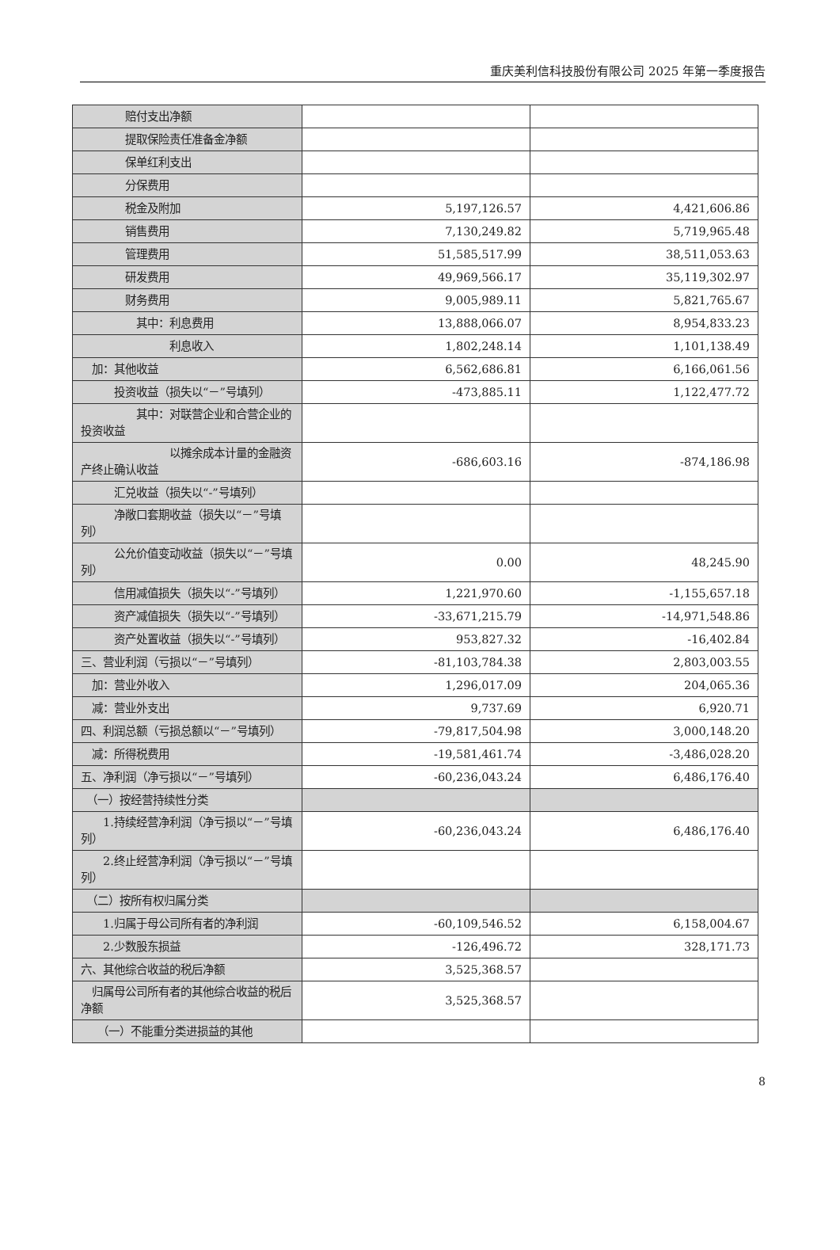重庆美利信科技股份有限公司 2025 年第一季度报告
| 赔付支出净额 | | |
| 提取保险责任准备金净额 | | |
| 保单红利支出 | | |
| 分保费用 | | |
| 税金及附加 | 5,197,126.57 | 4,421,606.86 |
| 销售费用 | 7,130,249.82 | 5,719,965.48 |
| 管理费用 | 51,585,517.99 | 38,511,053.63 |
| 研发费用 | 49,969,566.17 | 35,119,302.97 |
| 财务费用 | 9,005,989.11 | 5,821,765.67 |
| 其中：利息费用 | 13,888,066.07 | 8,954,833.23 |
| 利息收入 | 1,802,248.14 | 1,101,138.49 |
| 加：其他收益 | 6,562,686.81 | 6,166,061.56 |
| 投资收益（损失以“－”号填列） | -473,885.11 | 1,122,477.72 |
| 其中：对联营企业和合营企业的投资收益 | | |
| 以摊余成本计量的金融资产终止确认收益 | -686,603.16 | -874,186.98 |
| 汇兑收益（损失以“-”号填列） | | |
| 净敞口套期收益（损失以“－”号填列） | | |
| 公允价值变动收益（损失以“－”号填列） | 0.00 | 48,245.90 |
| 信用减值损失（损失以“-”号填列） | 1,221,970.60 | -1,155,657.18 |
| 资产减值损失（损失以“-”号填列） | -33,671,215.79 | -14,971,548.86 |
| 资产处置收益（损失以“-”号填列） | 953,827.32 | -16,402.84 |
| 三、营业利润（亏损以“－”号填列） | -81,103,784.38 | 2,803,003.55 |
| 加：营业外收入 | 1,296,017.09 | 204,065.36 |
| 减：营业外支出 | 9,737.69 | 6,920.71 |
| 四、利润总额（亏损总额以“－”号填列） | -79,817,504.98 | 3,000,148.20 |
| 减：所得税费用 | -19,581,461.74 | -3,486,028.20 |
| 五、净利润（净亏损以“－”号填列） | -60,236,043.24 | 6,486,176.40 |
| （一）按经营持续性分类 | | |
| 1.持续经营净利润（净亏损以“－”号填列） | -60,236,043.24 | 6,486,176.40 |
| 2.终止经营净利润（净亏损以“－”号填列） | | |
| （二）按所有权归属分类 | | |
| 1.归属于母公司所有者的净利润 | -60,109,546.52 | 6,158,004.67 |
| 2.少数股东损益 | -126,496.72 | 328,171.73 |
| 六、其他综合收益的税后净额 | 3,525,368.57 | |
| 归属母公司所有者的其他综合收益的税后净额 | 3,525,368.57 | |
| （一）不能重分类进损益的其他 | | |
8